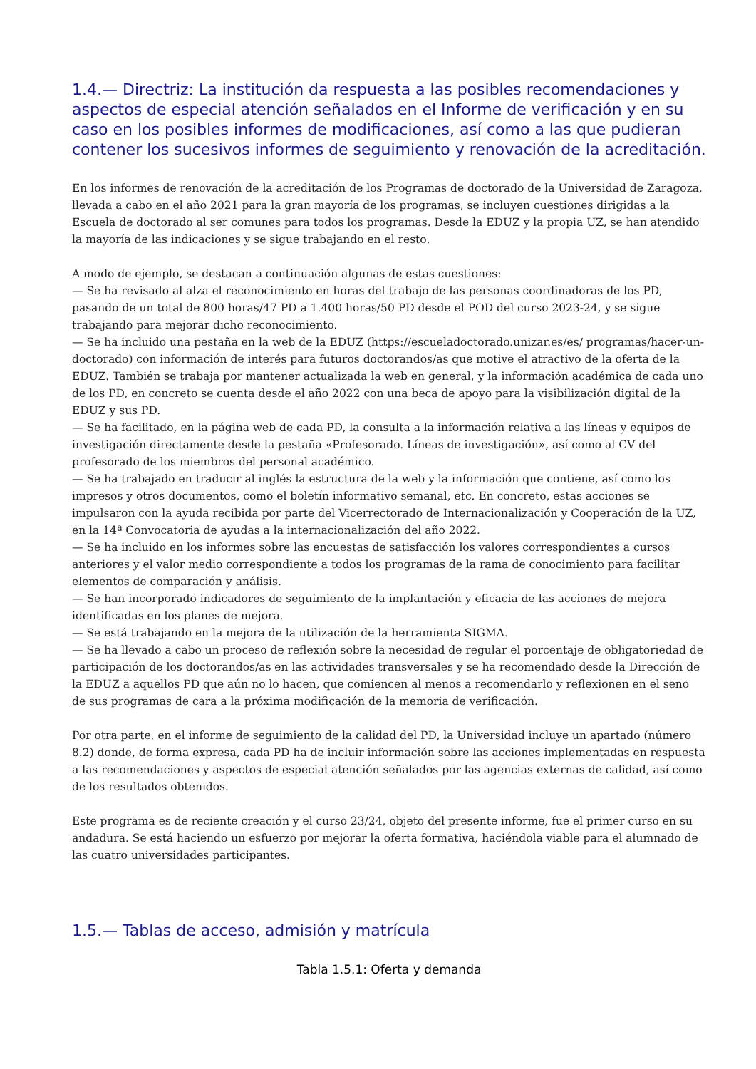1.4.— Directriz: La institución da respuesta a las posibles recomendaciones y aspectos de especial atención señalados en el Informe de verificación y en su caso en los posibles informes de modificaciones, así como a las que pudieran contener los sucesivos informes de seguimiento y renovación de la acreditación.
En los informes de renovación de la acreditación de los Programas de doctorado de la Universidad de Zaragoza, llevada a cabo en el año 2021 para la gran mayoría de los programas, se incluyen cuestiones dirigidas a la Escuela de doctorado al ser comunes para todos los programas. Desde la EDUZ y la propia UZ, se han atendido la mayoría de las indicaciones y se sigue trabajando en el resto.
A modo de ejemplo, se destacan a continuación algunas de estas cuestiones:
— Se ha revisado al alza el reconocimiento en horas del trabajo de las personas coordinadoras de los PD, pasando de un total de 800 horas/47 PD a 1.400 horas/50 PD desde el POD del curso 2023-24, y se sigue trabajando para mejorar dicho reconocimiento.
— Se ha incluido una pestaña en la web de la EDUZ (https://escueladoctorado.unizar.es/es/ programas/hacer-un-doctorado) con información de interés para futuros doctorandos/as que motive el atractivo de la oferta de la EDUZ. También se trabaja por mantener actualizada la web en general, y la información académica de cada uno de los PD, en concreto se cuenta desde el año 2022 con una beca de apoyo para la visibilización digital de la EDUZ y sus PD.
— Se ha facilitado, en la página web de cada PD, la consulta a la información relativa a las líneas y equipos de investigación directamente desde la pestaña «Profesorado. Líneas de investigación», así como al CV del profesorado de los miembros del personal académico.
— Se ha trabajado en traducir al inglés la estructura de la web y la información que contiene, así como los impresos y otros documentos, como el boletín informativo semanal, etc. En concreto, estas acciones se impulsaron con la ayuda recibida por parte del Vicerrectorado de Internacionalización y Cooperación de la UZ, en la 14ª Convocatoria de ayudas a la internacionalización del año 2022.
— Se ha incluido en los informes sobre las encuestas de satisfacción los valores correspondientes a cursos anteriores y el valor medio correspondiente a todos los programas de la rama de conocimiento para facilitar elementos de comparación y análisis.
— Se han incorporado indicadores de seguimiento de la implantación y eficacia de las acciones de mejora identificadas en los planes de mejora.
— Se está trabajando en la mejora de la utilización de la herramienta SIGMA.
— Se ha llevado a cabo un proceso de reflexión sobre la necesidad de regular el porcentaje de obligatoriedad de participación de los doctorandos/as en las actividades transversales y se ha recomendado desde la Dirección de la EDUZ a aquellos PD que aún no lo hacen, que comiencen al menos a recomendarlo y reflexionen en el seno de sus programas de cara a la próxima modificación de la memoria de verificación.
Por otra parte, en el informe de seguimiento de la calidad del PD, la Universidad incluye un apartado (número 8.2) donde, de forma expresa, cada PD ha de incluir información sobre las acciones implementadas en respuesta a las recomendaciones y aspectos de especial atención señalados por las agencias externas de calidad, así como de los resultados obtenidos.
Este programa es de reciente creación y el curso 23/24, objeto del presente informe, fue el primer curso en su andadura. Se está haciendo un esfuerzo por mejorar la oferta formativa, haciéndola viable para el alumnado de las cuatro universidades participantes.
1.5.— Tablas de acceso, admisión y matrícula
Tabla 1.5.1: Oferta y demanda